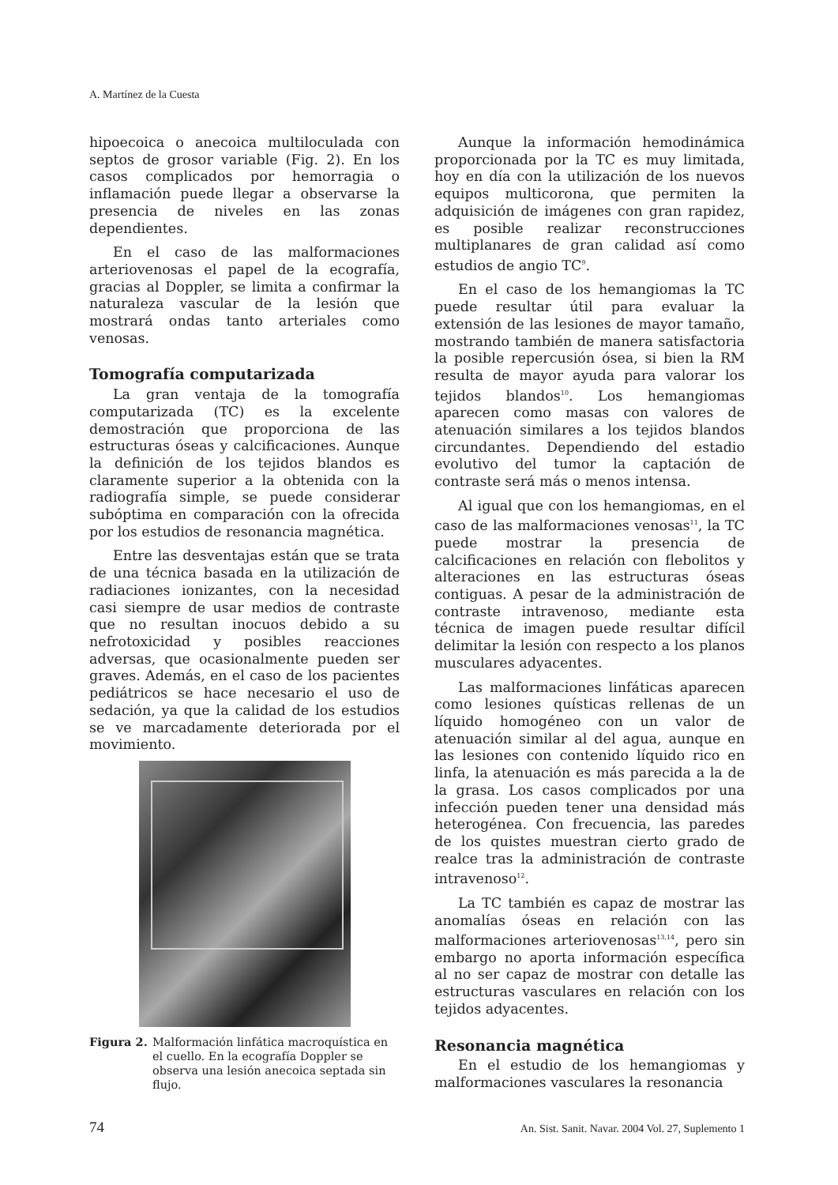A. Martínez de la Cuesta
hipoecoica o anecoica multiloculada con septos de grosor variable (Fig. 2). En los casos complicados por hemorragia o inflamación puede llegar a observarse la presencia de niveles en las zonas dependientes.
En el caso de las malformaciones arteriovenosas el papel de la ecografía, gracias al Doppler, se limita a confirmar la naturaleza vascular de la lesión que mostrará ondas tanto arteriales como venosas.
Tomografía computarizada
La gran ventaja de la tomografía computarizada (TC) es la excelente demostración que proporciona de las estructuras óseas y calcificaciones. Aunque la definición de los tejidos blandos es claramente superior a la obtenida con la radiografía simple, se puede considerar subóptima en comparación con la ofrecida por los estudios de resonancia magnética.
Entre las desventajas están que se trata de una técnica basada en la utilización de radiaciones ionizantes, con la necesidad casi siempre de usar medios de contraste que no resultan inocuos debido a su nefrotoxicidad y posibles reacciones adversas, que ocasionalmente pueden ser graves. Además, en el caso de los pacientes pediátricos se hace necesario el uso de sedación, ya que la calidad de los estudios se ve marcadamente deteriorada por el movimiento.
Figura 2. Malformación linfática macroquística en el cuello. En la ecografía Doppler se observa una lesión anecoica septada sin flujo.
Aunque la información hemodinámica proporcionada por la TC es muy limitada, hoy en día con la utilización de los nuevos equipos multicorona, que permiten la adquisición de imágenes con gran rapidez, es posible realizar reconstrucciones multiplanares de gran calidad así como estudios de angio TC<sup>9</sup>.
En el caso de los hemangiomas la TC puede resultar útil para evaluar la extensión de las lesiones de mayor tamaño, mostrando también de manera satisfactoria la posible repercusión ósea, si bien la RM resulta de mayor ayuda para valorar los tejidos blandos<sup>10</sup>. Los hemangiomas aparecen como masas con valores de atenuación similares a los tejidos blandos circundantes. Dependiendo del estadio evolutivo del tumor la captación de contraste será más o menos intensa.
Al igual que con los hemangiomas, en el caso de las malformaciones venosas<sup>11</sup>, la TC puede mostrar la presencia de calcificaciones en relación con flebolitos y alteraciones en las estructuras óseas contiguas. A pesar de la administración de contraste intravenoso, mediante esta técnica de imagen puede resultar difícil delimitar la lesión con respecto a los planos musculares adyacentes.
Las malformaciones linfáticas aparecen como lesiones quísticas rellenas de un líquido homogéneo con un valor de atenuación similar al del agua, aunque en las lesiones con contenido líquido rico en linfa, la atenuación es más parecida a la de la grasa. Los casos complicados por una infección pueden tener una densidad más heterogénea. Con frecuencia, las paredes de los quistes muestran cierto grado de realce tras la administración de contraste intravenoso<sup>12</sup>.
La TC también es capaz de mostrar las anomalías óseas en relación con las malformaciones arteriovenosas<sup>13,14</sup>, pero sin embargo no aporta información específica al no ser capaz de mostrar con detalle las estructuras vasculares en relación con los tejidos adyacentes.
Resonancia magnética
En el estudio de los hemangiomas y malformaciones vasculares la resonancia
74 An. Sist. Sanit. Navar. 2004 Vol. 27, Suplemento 1